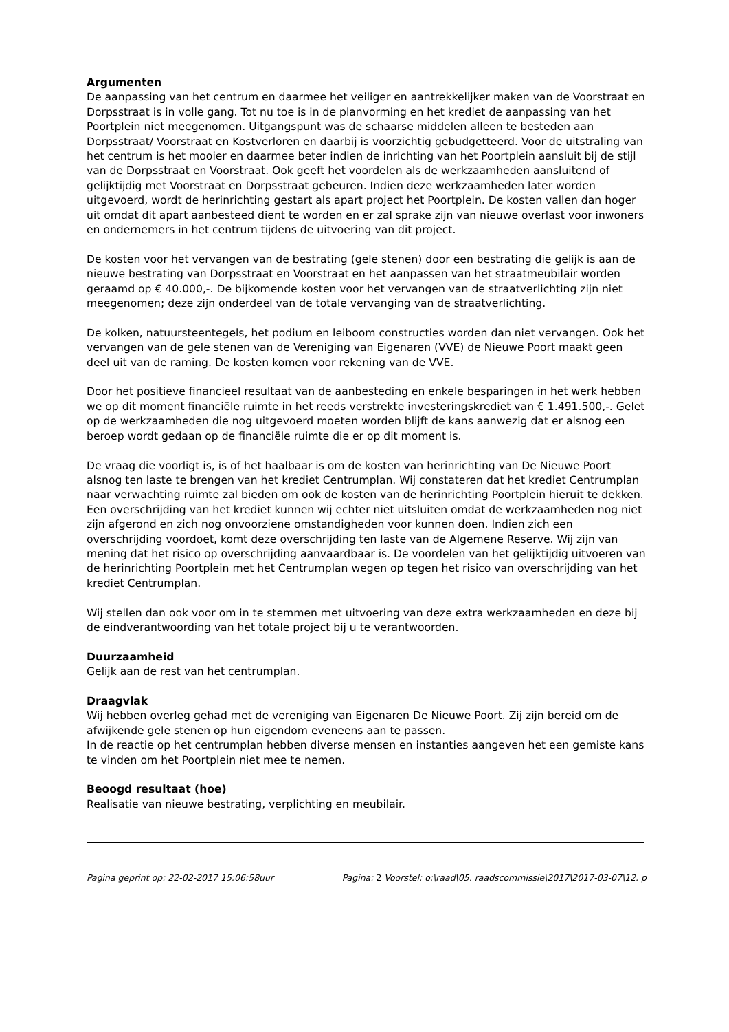Argumenten
De aanpassing van het centrum en daarmee het veiliger en aantrekkelijker maken van de Voorstraat en Dorpsstraat is in volle gang. Tot nu toe is in de planvorming en het krediet de aanpassing van het Poortplein niet meegenomen. Uitgangspunt was de schaarse middelen alleen te besteden aan Dorpsstraat/ Voorstraat en Kostverloren en daarbij is voorzichtig gebudgetteerd. Voor de uitstraling van het centrum is het mooier en daarmee beter indien de inrichting van het Poortplein aansluit bij de stijl van de Dorpsstraat en Voorstraat. Ook geeft het voordelen als de werkzaamheden aansluitend of gelijktijdig met Voorstraat en Dorpsstraat gebeuren. Indien deze werkzaamheden later worden uitgevoerd, wordt de herinrichting gestart als apart project het Poortplein. De kosten vallen dan hoger uit omdat dit apart aanbesteed dient te worden en er zal sprake zijn van nieuwe overlast voor inwoners en ondernemers in het centrum tijdens de uitvoering van dit project.
De kosten voor het vervangen van de bestrating (gele stenen) door een bestrating die gelijk is aan de nieuwe bestrating van Dorpsstraat en Voorstraat en het aanpassen van het straatmeubilair worden geraamd op € 40.000,-. De bijkomende kosten voor het vervangen van de straatverlichting zijn niet meegenomen; deze zijn onderdeel van de totale vervanging van de straatverlichting.
De kolken, natuursteentegels, het podium en leiboom constructies worden dan niet vervangen. Ook het vervangen van de gele stenen van de Vereniging van Eigenaren (VVE) de Nieuwe Poort maakt geen deel uit van de raming. De kosten komen voor rekening van de VVE.
Door het positieve financieel resultaat van de aanbesteding en enkele besparingen in het werk hebben we op dit moment financiële ruimte in het reeds verstrekte investeringskrediet van € 1.491.500,-. Gelet op de werkzaamheden die nog uitgevoerd moeten worden blijft de kans aanwezig dat er alsnog een beroep wordt gedaan op de financiële ruimte die er op dit moment is.
De vraag die voorligt is, is of het haalbaar is om de kosten van herinrichting van De Nieuwe Poort alsnog ten laste te brengen van het krediet Centrumplan. Wij constateren dat het krediet Centrumplan naar verwachting ruimte zal bieden om ook de kosten van de herinrichting Poortplein hieruit te dekken. Een overschrijding van het krediet kunnen wij echter niet uitsluiten omdat de werkzaamheden nog niet zijn afgerond en zich nog onvoorziene omstandigheden voor kunnen doen. Indien zich een overschrijding voordoet, komt deze overschrijding ten laste van de Algemene Reserve. Wij zijn van mening dat het risico op overschrijding aanvaardbaar is. De voordelen van het gelijktijdig uitvoeren van de herinrichting Poortplein met het Centrumplan wegen op tegen het risico van overschrijding van het krediet Centrumplan.
Wij stellen dan ook voor om in te stemmen met uitvoering van deze extra werkzaamheden en deze bij de eindverantwoording van het totale project bij u te verantwoorden.
Duurzaamheid
Gelijk aan de rest van het centrumplan.
Draagvlak
Wij hebben overleg gehad met de vereniging van Eigenaren De Nieuwe Poort. Zij zijn bereid om de afwijkende gele stenen op hun eigendom eveneens aan te passen.
In de reactie op het centrumplan hebben diverse mensen en instanties aangeven het een gemiste kans te vinden om het Poortplein niet mee te nemen.
Beoogd resultaat (hoe)
Realisatie van nieuwe bestrating, verplichting en meubilair.
Pagina geprint op: 22-02-2017 15:06:58uur Pagina: 2 Voorstel: o:\raad\05. raadscommissie\2017\2017-03-07\12. p